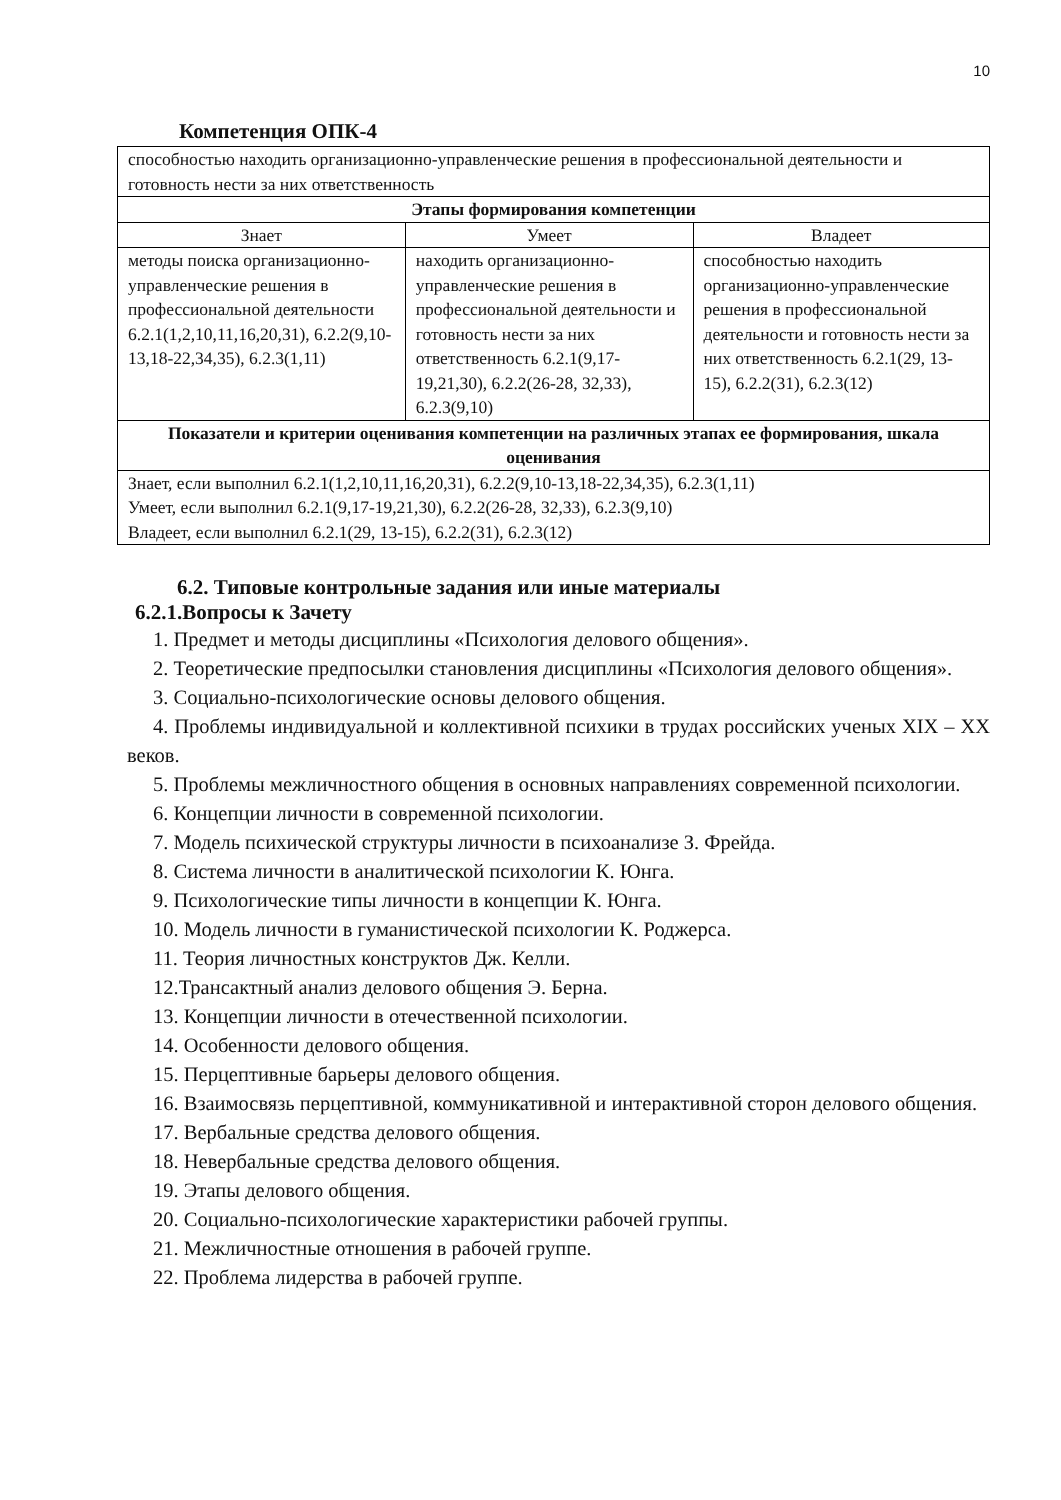10
Компетенция ОПК-4
| способностью находить организационно-управленческие решения в профессиональной деятельности и готовность нести за них ответственность | | |
| Этапы формирования компетенции | | |
| Знает | Умеет | Владеет |
| методы поиска организационно-управленческие решения в профессиональной деятельности 6.2.1(1,2,10,11,16,20,31), 6.2.2(9,10-13,18-22,34,35), 6.2.3(1,11) | находить организационно-управленческие решения в профессиональной деятельности и готовность нести за них ответственность 6.2.1(9,17-19,21,30), 6.2.2(26-28, 32,33), 6.2.3(9,10) | способностью находить организационно-управленческие решения в профессиональной деятельности и готовность нести за них ответственность 6.2.1(29, 13-15), 6.2.2(31), 6.2.3(12) |
| Показатели и критерии оценивания компетенции на различных этапах ее формирования, шкала оценивания | | |
| Знает, если выполнил 6.2.1(1,2,10,11,16,20,31), 6.2.2(9,10-13,18-22,34,35), 6.2.3(1,11) Умеет, если выполнил 6.2.1(9,17-19,21,30), 6.2.2(26-28, 32,33), 6.2.3(9,10) Владеет, если выполнил 6.2.1(29, 13-15), 6.2.2(31), 6.2.3(12) | | |
6.2. Типовые контрольные задания или иные материалы
6.2.1.Вопросы к Зачету
1. Предмет и методы дисциплины «Психология делового общения».
2. Теоретические предпосылки становления дисциплины «Психология делового общения».
3. Социально-психологические основы делового общения.
4. Проблемы индивидуальной и коллективной психики в трудах российских ученых XIX – XX веков.
5. Проблемы межличностного общения в основных направлениях современной психологии.
6. Концепции личности в современной психологии.
7. Модель психической структуры личности в психоанализе З. Фрейда.
8. Система личности в аналитической психологии К. Юнга.
9. Психологические типы личности в концепции К. Юнга.
10. Модель личности в гуманистической психологии К. Роджерса.
11. Теория личностных конструктов Дж. Келли.
12.Трансактный анализ делового общения Э. Берна.
13. Концепции личности в отечественной психологии.
14. Особенности делового общения.
15. Перцептивные барьеры делового общения.
16. Взаимосвязь перцептивной, коммуникативной и интерактивной сторон делового общения.
17. Вербальные средства делового общения.
18. Невербальные средства делового общения.
19. Этапы делового общения.
20. Социально-психологические характеристики рабочей группы.
21. Межличностные отношения в рабочей группе.
22. Проблема лидерства в рабочей группе.